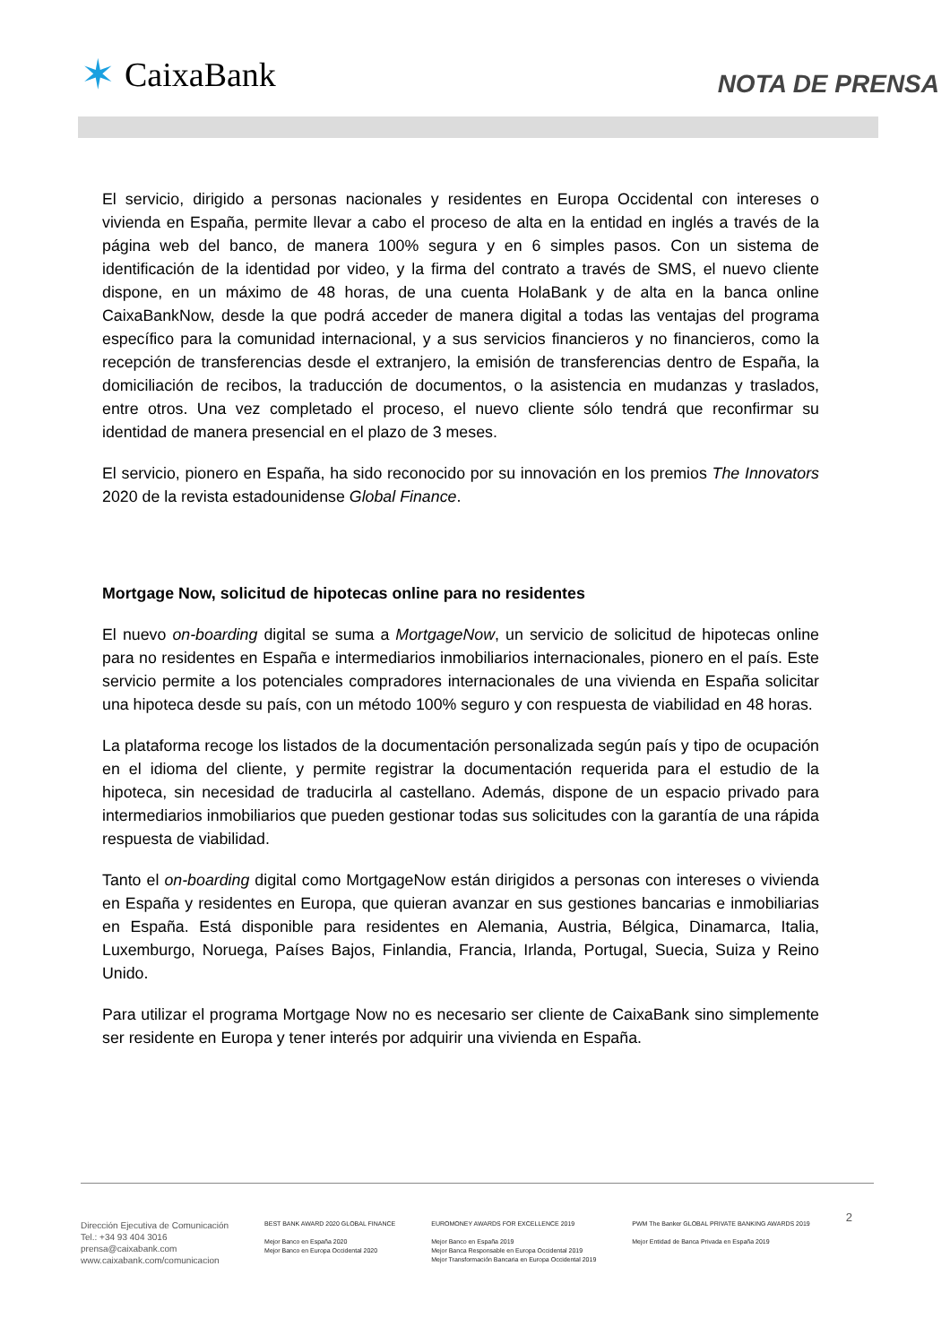✶ CaixaBank
NOTA DE PRENSA
El servicio, dirigido a personas nacionales y residentes en Europa Occidental con intereses o vivienda en España, permite llevar a cabo el proceso de alta en la entidad en inglés a través de la página web del banco, de manera 100% segura y en 6 simples pasos. Con un sistema de identificación de la identidad por video, y la firma del contrato a través de SMS, el nuevo cliente dispone, en un máximo de 48 horas, de una cuenta HolaBank y de alta en la banca online CaixaBankNow, desde la que podrá acceder de manera digital a todas las ventajas del programa específico para la comunidad internacional, y a sus servicios financieros y no financieros, como la recepción de transferencias desde el extranjero, la emisión de transferencias dentro de España, la domiciliación de recibos, la traducción de documentos, o la asistencia en mudanzas y traslados, entre otros. Una vez completado el proceso, el nuevo cliente sólo tendrá que reconfirmar su identidad de manera presencial en el plazo de 3 meses.
El servicio, pionero en España, ha sido reconocido por su innovación en los premios The Innovators 2020 de la revista estadounidense Global Finance.
Mortgage Now, solicitud de hipotecas online para no residentes
El nuevo on-boarding digital se suma a MortgageNow, un servicio de solicitud de hipotecas online para no residentes en España e intermediarios inmobiliarios internacionales, pionero en el país. Este servicio permite a los potenciales compradores internacionales de una vivienda en España solicitar una hipoteca desde su país, con un método 100% seguro y con respuesta de viabilidad en 48 horas.
La plataforma recoge los listados de la documentación personalizada según país y tipo de ocupación en el idioma del cliente, y permite registrar la documentación requerida para el estudio de la hipoteca, sin necesidad de traducirla al castellano. Además, dispone de un espacio privado para intermediarios inmobiliarios que pueden gestionar todas sus solicitudes con la garantía de una rápida respuesta de viabilidad.
Tanto el on-boarding digital como MortgageNow están dirigidos a personas con intereses o vivienda en España y residentes en Europa, que quieran avanzar en sus gestiones bancarias e inmobiliarias en España. Está disponible para residentes en Alemania, Austria, Bélgica, Dinamarca, Italia, Luxemburgo, Noruega, Países Bajos, Finlandia, Francia, Irlanda, Portugal, Suecia, Suiza y Reino Unido.
Para utilizar el programa Mortgage Now no es necesario ser cliente de CaixaBank sino simplemente ser residente en Europa y tener interés por adquirir una vivienda en España.
Dirección Ejecutiva de Comunicación
Tel.: +34 93 404 3016
prensa@caixabank.com
www.caixabank.com/comunicacion
BEST BANK AWARD 2020 GLOBAL FINANCE
Mejor Banco en España 2020
Mejor Banco en Europa Occidental 2020
EUROMONEY AWARDS FOR EXCELLENCE 2019
Mejor Banco en España 2019
Mejor Banca Responsable en Europa Occidental 2019
Mejor Transformación Bancaria en Europa Occidental 2019
PWM The Banker GLOBAL PRIVATE BANKING AWARDS 2019
Mejor Entidad de Banca Privada en España 2019
2